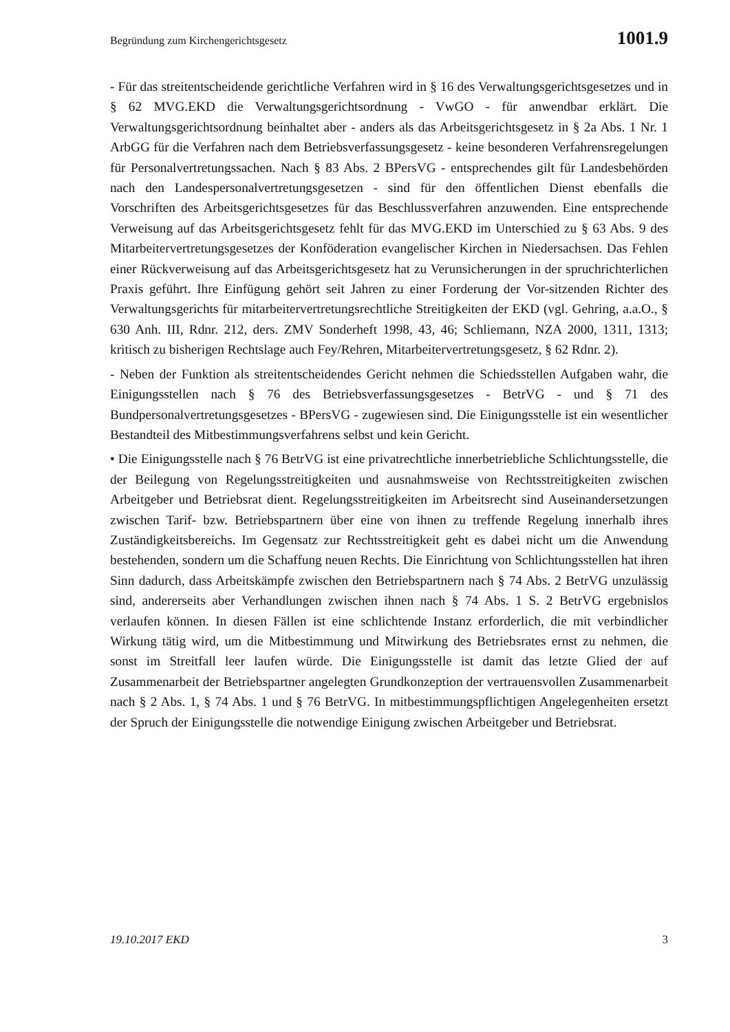Begründung zum Kirchengerichtsgesetz 1001.9
- Für das streitentscheidende gerichtliche Verfahren wird in § 16 des Verwaltungsgerichtsgesetzes und in § 62 MVG.EKD die Verwaltungsgerichtsordnung - VwGO - für anwendbar erklärt. Die Verwaltungsgerichtsordnung beinhaltet aber - anders als das Arbeitsgerichtsgesetz in § 2a Abs. 1 Nr. 1 ArbGG für die Verfahren nach dem Betriebsverfassungsgesetz - keine besonderen Verfahrensregelungen für Personalvertretungssachen. Nach § 83 Abs. 2 BPersVG - entsprechendes gilt für Landesbehörden nach den Landespersonalvertretungsgesetzen - sind für den öffentlichen Dienst ebenfalls die Vorschriften des Arbeitsgerichtsgesetzes für das Beschlussverfahren anzuwenden. Eine entsprechende Verweisung auf das Arbeitsgerichtsgesetz fehlt für das MVG.EKD im Unterschied zu § 63 Abs. 9 des Mitarbeitervertretungsgesetzes der Konföderation evangelischer Kirchen in Niedersachsen. Das Fehlen einer Rückverweisung auf das Arbeitsgerichtsgesetz hat zu Verunsicherungen in der spruchrichterlichen Praxis geführt. Ihre Einfügung gehört seit Jahren zu einer Forderung der Vor-sitzenden Richter des Verwaltungsgerichts für mitarbeitervertretungsrechtliche Streitigkeiten der EKD (vgl. Gehring, a.a.O., § 630 Anh. III, Rdnr. 212, ders. ZMV Sonderheft 1998, 43, 46; Schliemann, NZA 2000, 1311, 1313; kritisch zu bisherigen Rechtslage auch Fey/Rehren, Mitarbeitervertretungsgesetz, § 62 Rdnr. 2).
- Neben der Funktion als streitentscheidendes Gericht nehmen die Schiedsstellen Aufgaben wahr, die Einigungsstellen nach § 76 des Betriebsverfassungsgesetzes - BetrVG - und § 71 des Bundpersonalvertretungsgesetzes - BPersVG - zugewiesen sind. Die Einigungsstelle ist ein wesentlicher Bestandteil des Mitbestimmungsverfahrens selbst und kein Gericht.
• Die Einigungsstelle nach § 76 BetrVG ist eine privatrechtliche innerbetriebliche Schlichtungsstelle, die der Beilegung von Regelungsstreitigkeiten und ausnahmsweise von Rechtsstreitigkeiten zwischen Arbeitgeber und Betriebsrat dient. Regelungsstreitigkeiten im Arbeitsrecht sind Auseinandersetzungen zwischen Tarif- bzw. Betriebspartnern über eine von ihnen zu treffende Regelung innerhalb ihres Zuständigkeitsbereichs. Im Gegensatz zur Rechtsstreitigkeit geht es dabei nicht um die Anwendung bestehenden, sondern um die Schaffung neuen Rechts. Die Einrichtung von Schlichtungsstellen hat ihren Sinn dadurch, dass Arbeitskämpfe zwischen den Betriebspartnern nach § 74 Abs. 2 BetrVG unzulässig sind, andererseits aber Verhandlungen zwischen ihnen nach § 74 Abs. 1 S. 2 BetrVG ergebnislos verlaufen können. In diesen Fällen ist eine schlichtende Instanz erforderlich, die mit verbindlicher Wirkung tätig wird, um die Mitbestimmung und Mitwirkung des Betriebsrates ernst zu nehmen, die sonst im Streitfall leer laufen würde. Die Einigungsstelle ist damit das letzte Glied der auf Zusammenarbeit der Betriebspartner angelegten Grundkonzeption der vertrauensvollen Zusammenarbeit nach § 2 Abs. 1, § 74 Abs. 1 und § 76 BetrVG. In mitbestimmungspflichtigen Angelegenheiten ersetzt der Spruch der Einigungsstelle die notwendige Einigung zwischen Arbeitgeber und Betriebsrat.
19.10.2017 EKD 3